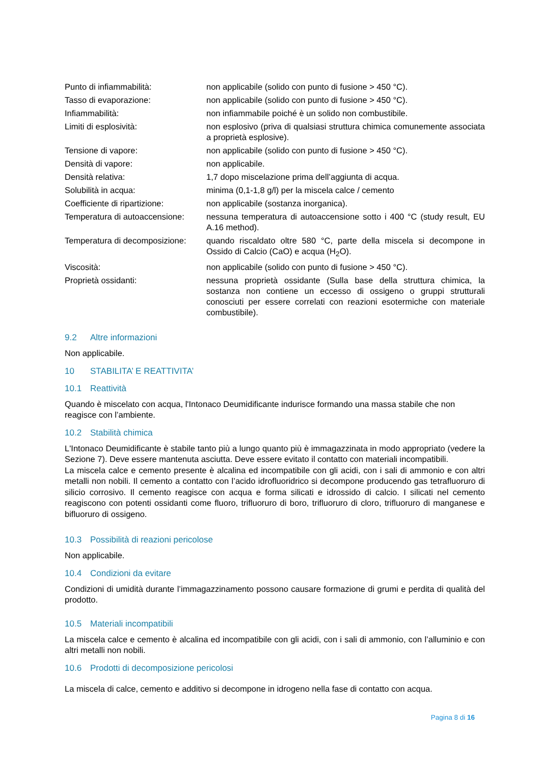| Punto di infiammabilità: | non applicabile (solido con punto di fusione > 450 °C). |
| Tasso di evaporazione: | non applicabile (solido con punto di fusione > 450 °C). |
| Infiammabilità: | non infiammabile poiché è un solido non combustibile. |
| Limiti di esplosività: | non esplosivo (priva di qualsiasi struttura chimica comunemente associata a proprietà esplosive). |
| Tensione di vapore: | non applicabile (solido con punto di fusione > 450 °C). |
| Densità di vapore: | non applicabile. |
| Densità relativa: | 1,7 dopo miscelazione prima dell’aggiunta di acqua. |
| Solubilità in acqua: | minima (0,1-1,8 g/l) per la miscela calce / cemento |
| Coefficiente di ripartizione: | non applicabile (sostanza inorganica). |
| Temperatura di autoaccensione: | nessuna temperatura di autoaccensione sotto i 400 °C (study result, EU A.16 method). |
| Temperatura di decomposizione: | quando riscaldato oltre 580 °C, parte della miscela si decompone in Ossido di Calcio (CaO) e acqua (H<sub>2</sub>O). |
| Viscosità: | non applicabile (solido con punto di fusione > 450 °C). |
| Proprietà ossidanti: | nessuna proprietà ossidante (Sulla base della struttura chimica, la sostanza non contiene un eccesso di ossigeno o gruppi strutturali conosciuti per essere correlati con reazioni esotermiche con materiale combustibile). |
9.2 Altre informazioni
Non applicabile.
10 STABILITA’ E REATTIVITA’
10.1 Reattività
Quando è miscelato con acqua, l'Intonaco Deumidificante indurisce formando una massa stabile che non
reagisce con l’ambiente.
10.2 Stabilità chimica
L'Intonaco Deumidificante è stabile tanto più a lungo quanto più è immagazzinata in modo appropriato (vedere la Sezione 7). Deve essere mantenuta asciutta. Deve essere evitato il contatto con materiali incompatibili.
La miscela calce e cemento presente è alcalina ed incompatibile con gli acidi, con i sali di ammonio e con altri metalli non nobili. Il cemento a contatto con l’acido idrofluoridrico si decompone producendo gas tetrafluoruro di silicio corrosivo. Il cemento reagisce con acqua e forma silicati e idrossido di calcio. I silicati nel cemento reagiscono con potenti ossidanti come fluoro, trifluoruro di boro, trifluoruro di cloro, trifluoruro di manganese e bifluoruro di ossigeno.
10.3 Possibilità di reazioni pericolose
Non applicabile.
10.4 Condizioni da evitare
Condizioni di umidità durante l’immagazzinamento possono causare formazione di grumi e perdita di qualità del prodotto.
10.5 Materiali incompatibili
La miscela calce e cemento è alcalina ed incompatibile con gli acidi, con i sali di ammonio, con l’alluminio e con altri metalli non nobili.
10.6 Prodotti di decomposizione pericolosi
La miscela di calce, cemento e additivo si decompone in idrogeno nella fase di contatto con acqua.
Pagina 8 di 16